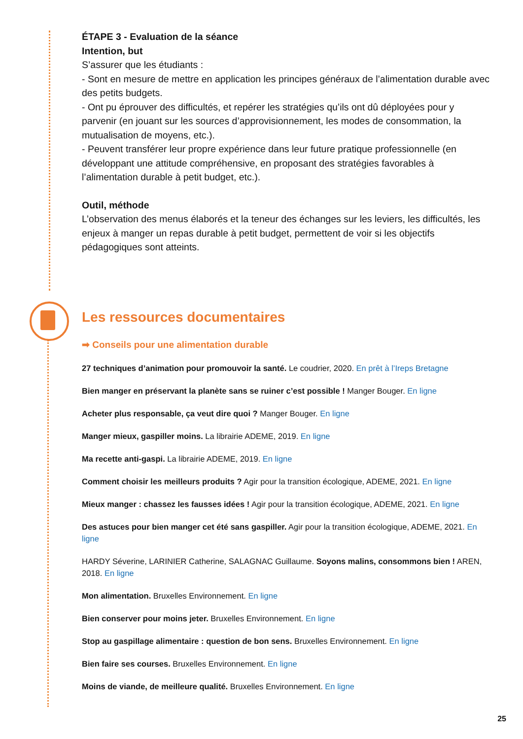ÉTAPE 3 - Evaluation de la séance
Intention, but
S’assurer que les étudiants :
- Sont en mesure de mettre en application les principes généraux de l’alimentation durable avec des petits budgets.
- Ont pu éprouver des difficultés, et repérer les stratégies qu’ils ont dû déployées pour y parvenir (en jouant sur les sources d’approvisionnement, les modes de consommation, la mutualisation de moyens, etc.).
- Peuvent transférer leur propre expérience dans leur future pratique professionnelle (en développant une attitude compréhensive, en proposant des stratégies favorables à l’alimentation durable à petit budget, etc.).
Outil, méthode
L’observation des menus élaborés et la teneur des échanges sur les leviers, les difficultés, les enjeux à manger un repas durable à petit budget, permettent de voir si les objectifs pédagogiques sont atteints.
Les ressources documentaires
➡ Conseils pour une alimentation durable
27 techniques d’animation pour promouvoir la santé. Le coudrier, 2020. En prêt à l’Ireps Bretagne
Bien manger en préservant la planète sans se ruiner c’est possible ! Manger Bouger. En ligne
Acheter plus responsable, ça veut dire quoi ? Manger Bouger. En ligne
Manger mieux, gaspiller moins. La librairie ADEME, 2019. En ligne
Ma recette anti-gaspi. La librairie ADEME, 2019. En ligne
Comment choisir les meilleurs produits ? Agir pour la transition écologique, ADEME, 2021. En ligne
Mieux manger : chassez les fausses idées ! Agir pour la transition écologique, ADEME, 2021. En ligne
Des astuces pour bien manger cet été sans gaspiller. Agir pour la transition écologique, ADEME, 2021. En ligne
HARDY Séverine, LARINIER Catherine, SALAGNAC Guillaume. Soyons malins, consommons bien ! AREN, 2018. En ligne
Mon alimentation. Bruxelles Environnement. En ligne
Bien conserver pour moins jeter. Bruxelles Environnement. En ligne
Stop au gaspillage alimentaire : question de bon sens. Bruxelles Environnement. En ligne
Bien faire ses courses. Bruxelles Environnement. En ligne
Moins de viande, de meilleure qualité. Bruxelles Environnement. En ligne
25